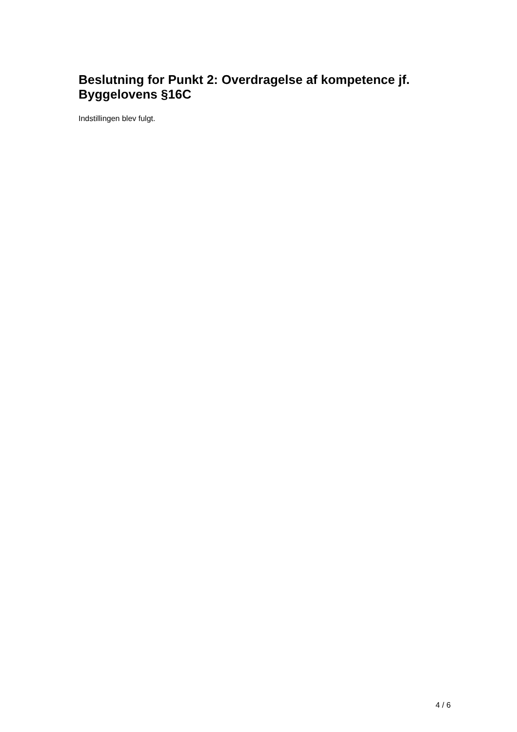Beslutning for Punkt 2: Overdragelse af kompetence jf. Byggelovens §16C
Indstillingen blev fulgt.
4 / 6